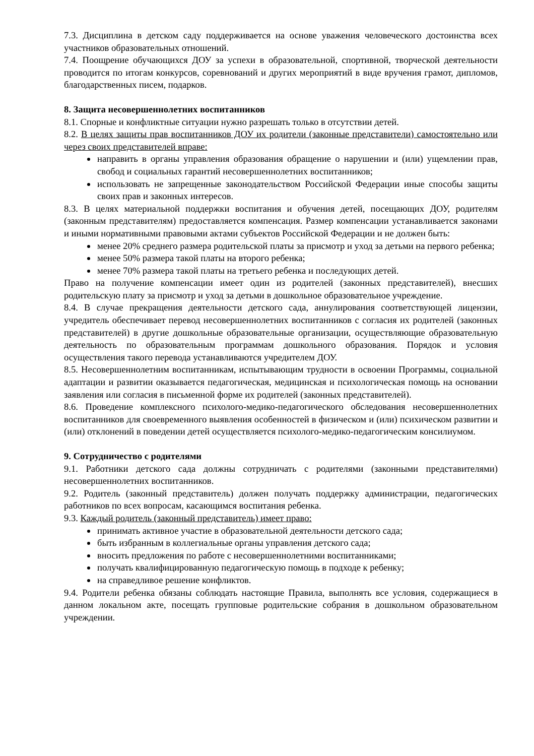7.3. Дисциплина в детском саду поддерживается на основе уважения человеческого достоинства всех участников образовательных отношений.
7.4. Поощрение обучающихся ДОУ за успехи в образовательной, спортивной, творческой деятельности проводится по итогам конкурсов, соревнований и других мероприятий в виде вручения грамот, дипломов, благодарственных писем, подарков.
8. Защита несовершеннолетних воспитанников
8.1. Спорные и конфликтные ситуации нужно разрешать только в отсутствии детей.
8.2. В целях защиты прав воспитанников ДОУ их родители (законные представители) самостоятельно или через своих представителей вправе:
направить в органы управления образования обращение о нарушении и (или) ущемлении прав, свобод и социальных гарантий несовершеннолетних воспитанников;
использовать не запрещенные законодательством Российской Федерации иные способы защиты своих прав и законных интересов.
8.3. В целях материальной поддержки воспитания и обучения детей, посещающих ДОУ, родителям (законным представителям) предоставляется компенсация. Размер компенсации устанавливается законами и иными нормативными правовыми актами субъектов Российской Федерации и не должен быть:
менее 20% среднего размера родительской платы за присмотр и уход за детьми на первого ребенка;
менее 50% размера такой платы на второго ребенка;
менее 70% размера такой платы на третьего ребенка и последующих детей.
Право на получение компенсации имеет один из родителей (законных представителей), внесших родительскую плату за присмотр и уход за детьми в дошкольное образовательное учреждение.
8.4. В случае прекращения деятельности детского сада, аннулирования соответствующей лицензии, учредитель обеспечивает перевод несовершеннолетних воспитанников с согласия их родителей (законных представителей) в другие дошкольные образовательные организации, осуществляющие образовательную деятельность по образовательным программам дошкольного образования. Порядок и условия осуществления такого перевода устанавливаются учредителем ДОУ.
8.5. Несовершеннолетним воспитанникам, испытывающим трудности в освоении Программы, социальной адаптации и развитии оказывается педагогическая, медицинская и психологическая помощь на основании заявления или согласия в письменной форме их родителей (законных представителей).
8.6. Проведение комплексного психолого-медико-педагогического обследования несовершеннолетних воспитанников для своевременного выявления особенностей в физическом и (или) психическом развитии и (или) отклонений в поведении детей осуществляется психолого-медико-педагогическим консилиумом.
9. Сотрудничество с родителями
9.1. Работники детского сада должны сотрудничать с родителями (законными представителями) несовершеннолетних воспитанников.
9.2. Родитель (законный представитель) должен получать поддержку администрации, педагогических работников по всех вопросам, касающимся воспитания ребенка.
9.3. Каждый родитель (законный представитель) имеет право:
принимать активное участие в образовательной деятельности детского сада;
быть избранным в коллегиальные органы управления детского сада;
вносить предложения по работе с несовершеннолетними воспитанниками;
получать квалифицированную педагогическую помощь в подходе к ребенку;
на справедливое решение конфликтов.
9.4. Родители ребенка обязаны соблюдать настоящие Правила, выполнять все условия, содержащиеся в данном локальном акте, посещать групповые родительские собрания в дошкольном образовательном учреждении.